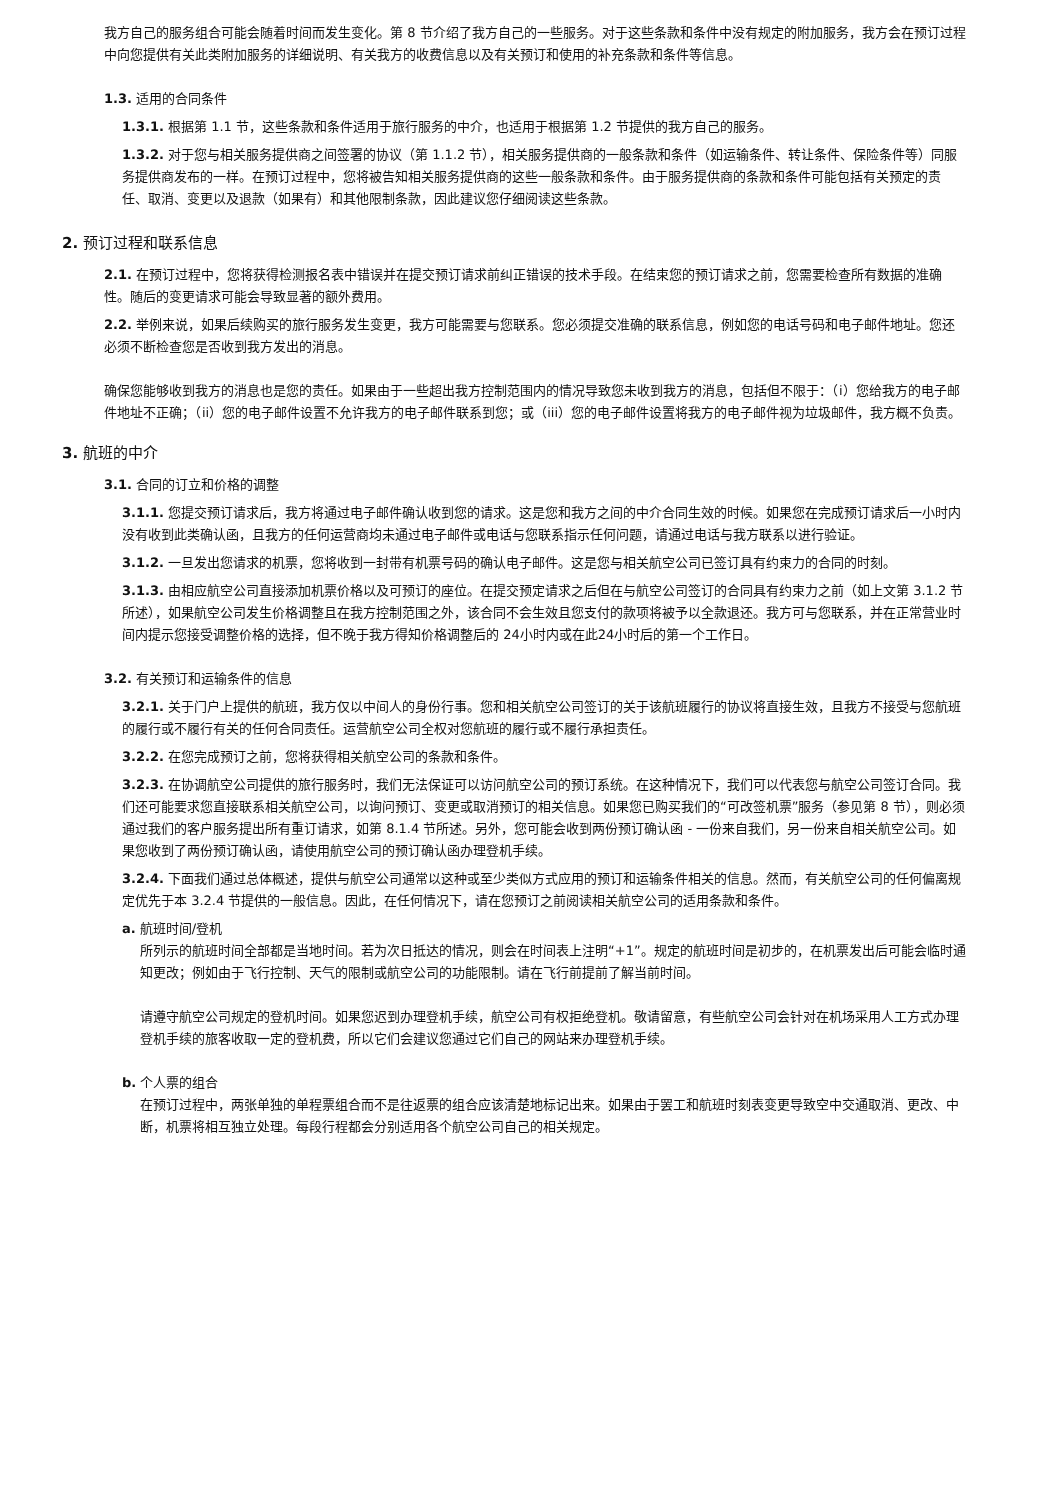我方自己的服务组合可能会随着时间而发生变化。第 8 节介绍了我方自己的一些服务。对于这些条款和条件中没有规定的附加服务，我方会在预订过程中向您提供有关此类附加服务的详细说明、有关我方的收费信息以及有关预订和使用的补充条款和条件等信息。
1.3. 适用的合同条件
1.3.1. 根据第 1.1 节，这些条款和条件适用于旅行服务的中介，也适用于根据第 1.2 节提供的我方自己的服务。
1.3.2. 对于您与相关服务提供商之间签署的协议（第 1.1.2 节），相关服务提供商的一般条款和条件（如运输条件、转让条件、保险条件等）同服务提供商发布的一样。在预订过程中，您将被告知相关服务提供商的这些一般条款和条件。由于服务提供商的条款和条件可能包括有关预定的责任、取消、变更以及退款（如果有）和其他限制条款，因此建议您仔细阅读这些条款。
2. 预订过程和联系信息
2.1. 在预订过程中，您将获得检测报名表中错误并在提交预订请求前纠正错误的技术手段。在结束您的预订请求之前，您需要检查所有数据的准确性。随后的变更请求可能会导致显著的额外费用。
2.2. 举例来说，如果后续购买的旅行服务发生变更，我方可能需要与您联系。您必须提交准确的联系信息，例如您的电话号码和电子邮件地址。您还必须不断检查您是否收到我方发出的消息。
确保您能够收到我方的消息也是您的责任。如果由于一些超出我方控制范围内的情况导致您未收到我方的消息，包括但不限于：（i）您给我方的电子邮件地址不正确；（ii）您的电子邮件设置不允许我方的电子邮件联系到您；或（iii）您的电子邮件设置将我方的电子邮件视为垃圾邮件，我方概不负责。
3. 航班的中介
3.1. 合同的订立和价格的调整
3.1.1. 您提交预订请求后，我方将通过电子邮件确认收到您的请求。这是您和我方之间的中介合同生效的时候。如果您在完成预订请求后一小时内没有收到此类确认函，且我方的任何运营商均未通过电子邮件或电话与您联系指示任何问题，请通过电话与我方联系以进行验证。
3.1.2. 一旦发出您请求的机票，您将收到一封带有机票号码的确认电子邮件。这是您与相关航空公司已签订具有约束力的合同的时刻。
3.1.3. 由相应航空公司直接添加机票价格以及可预订的座位。在提交预定请求之后但在与航空公司签订的合同具有约束力之前（如上文第 3.1.2 节所述），如果航空公司发生价格调整且在我方控制范围之外，该合同不会生效且您支付的款项将被予以全款退还。我方可与您联系，并在正常营业时间内提示您接受调整价格的选择，但不晚于我方得知价格调整后的 24小时内或在此24小时后的第一个工作日。
3.2. 有关预订和运输条件的信息
3.2.1. 关于门户上提供的航班，我方仅以中间人的身份行事。您和相关航空公司签订的关于该航班履行的协议将直接生效，且我方不接受与您航班的履行或不履行有关的任何合同责任。运营航空公司全权对您航班的履行或不履行承担责任。
3.2.2. 在您完成预订之前，您将获得相关航空公司的条款和条件。
3.2.3. 在协调航空公司提供的旅行服务时，我们无法保证可以访问航空公司的预订系统。在这种情况下，我们可以代表您与航空公司签订合同。我们还可能要求您直接联系相关航空公司，以询问预订、变更或取消预订的相关信息。如果您已购买我们的“可改签机票”服务（参见第 8 节），则必须通过我们的客户服务提出所有重订请求，如第 8.1.4 节所述。另外，您可能会收到两份预订确认函 - 一份来自我们，另一份来自相关航空公司。如果您收到了两份预订确认函，请使用航空公司的预订确认函办理登机手续。
3.2.4. 下面我们通过总体概述，提供与航空公司通常以这种或至少类似方式应用的预订和运输条件相关的信息。然而，有关航空公司的任何偏离规定优先于本 3.2.4 节提供的一般信息。因此，在任何情况下，请在您预订之前阅读相关航空公司的适用条款和条件。
a. 航班时间/登机
所列示的航班时间全部都是当地时间。若为次日抵达的情况，则会在时间表上注明“+1”。规定的航班时间是初步的，在机票发出后可能会临时通知更改；例如由于飞行控制、天气的限制或航空公司的功能限制。请在飞行前提前了解当前时间。
请遵守航空公司规定的登机时间。如果您迟到办理登机手续，航空公司有权拒绝登机。敬请留意，有些航空公司会针对在机场采用人工方式办理登机手续的旅客收取一定的登机费，所以它们会建议您通过它们自己的网站来办理登机手续。
b. 个人票的组合
在预订过程中，两张单独的单程票组合而不是往返票的组合应该清楚地标记出来。如果由于罢工和航班时刻表变更导致空中交通取消、更改、中断，机票将相互独立处理。每段行程都会分别适用各个航空公司自己的相关规定。